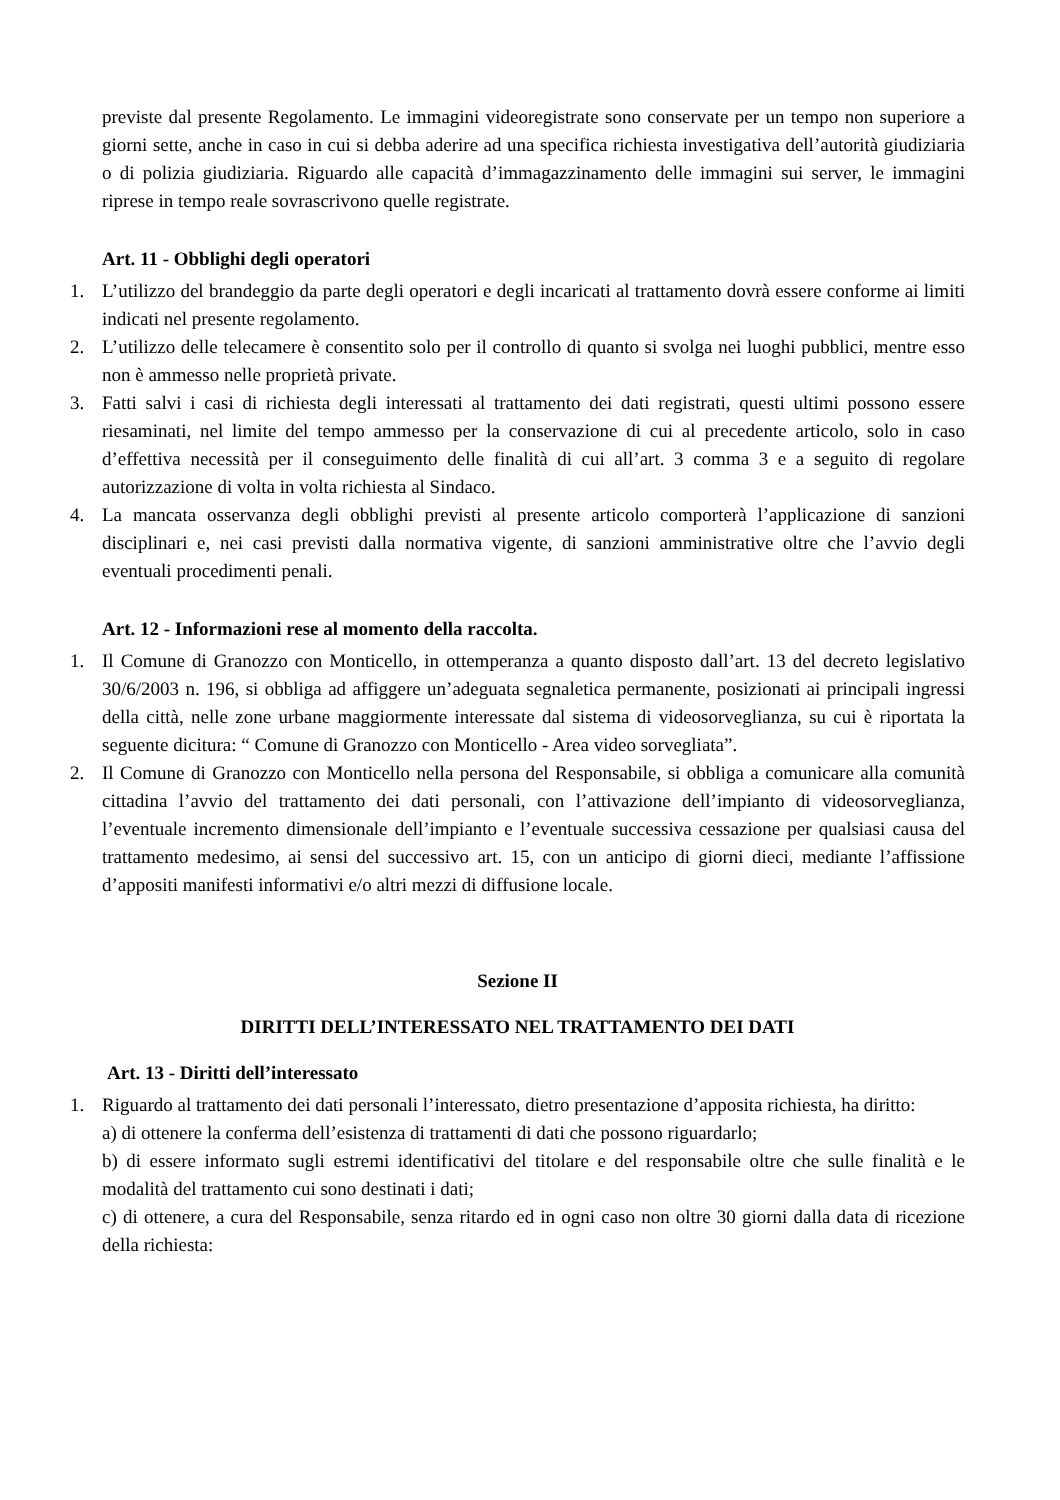previste dal presente Regolamento. Le immagini videoregistrate sono conservate per un tempo non superiore a giorni sette, anche in caso in cui si debba aderire ad una specifica richiesta investigativa dell’autorità giudiziaria o di polizia giudiziaria. Riguardo alle capacità d’immagazzinamento delle immagini sui server, le immagini riprese in tempo reale sovrascrivono quelle registrate.
Art. 11 - Obblighi degli operatori
1. L’utilizzo del brandeggio da parte degli operatori e degli incaricati al trattamento dovrà essere conforme ai limiti indicati nel presente regolamento.
2. L’utilizzo delle telecamere è consentito solo per il controllo di quanto si svolga nei luoghi pubblici, mentre esso non è ammesso nelle proprietà private.
3. Fatti salvi i casi di richiesta degli interessati al trattamento dei dati registrati, questi ultimi possono essere riesaminati, nel limite del tempo ammesso per la conservazione di cui al precedente articolo, solo in caso d’effettiva necessità per il conseguimento delle finalità di cui all’art. 3 comma 3 e a seguito di regolare autorizzazione di volta in volta richiesta al Sindaco.
4. La mancata osservanza degli obblighi previsti al presente articolo comporterà l’applicazione di sanzioni disciplinari e, nei casi previsti dalla normativa vigente, di sanzioni amministrative oltre che l’avvio degli eventuali procedimenti penali.
Art. 12 - Informazioni rese al momento della raccolta.
1. Il Comune di Granozzo con Monticello, in ottemperanza a quanto disposto dall’art. 13 del decreto legislativo 30/6/2003 n. 196, si obbliga ad affiggere un’adeguata segnaletica permanente, posizionati ai principali ingressi della città, nelle zone urbane maggiormente interessate dal sistema di videosorveglianza, su cui è riportata la seguente dicitura: “ Comune di Granozzo con Monticello - Area video sorvegliata”.
2. Il Comune di Granozzo con Monticello nella persona del Responsabile, si obbliga a comunicare alla comunità cittadina l’avvio del trattamento dei dati personali, con l’attivazione dell’impianto di videosorveglianza, l’eventuale incremento dimensionale dell’impianto e l’eventuale successiva cessazione per qualsiasi causa del trattamento medesimo, ai sensi del successivo art. 15, con un anticipo di giorni dieci, mediante l’affissione d’appositi manifesti informativi e/o altri mezzi di diffusione locale.
Sezione II
DIRITTI DELL’INTERESSATO NEL TRATTAMENTO DEI DATI
Art. 13 - Diritti dell’interessato
1. Riguardo al trattamento dei dati personali l’interessato, dietro presentazione d’apposita richiesta, ha diritto:
a) di ottenere la conferma dell’esistenza di trattamenti di dati che possono riguardarlo;
b) di essere informato sugli estremi identificativi del titolare e del responsabile oltre che sulle finalità e le modalità del trattamento cui sono destinati i dati;
c) di ottenere, a cura del Responsabile, senza ritardo ed in ogni caso non oltre 30 giorni dalla data di ricezione della richiesta: